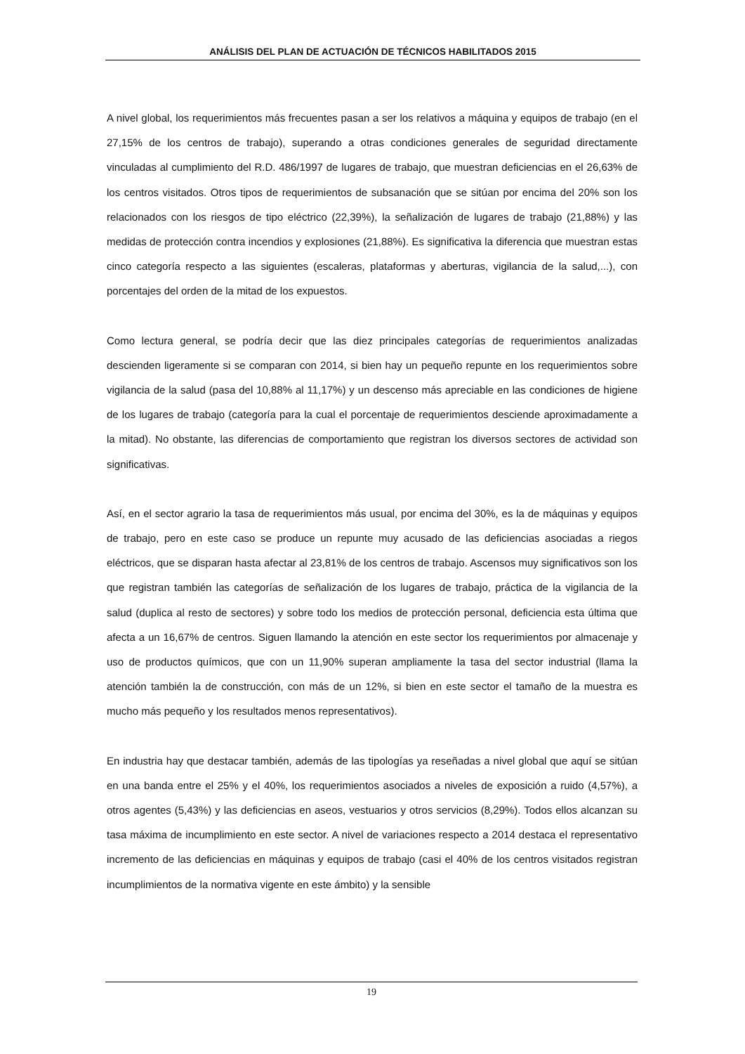ANÁLISIS DEL PLAN DE ACTUACIÓN DE TÉCNICOS HABILITADOS 2015
A nivel global, los requerimientos más frecuentes pasan a ser los relativos a máquina y equipos de trabajo (en el 27,15% de los centros de trabajo), superando a otras condiciones generales de seguridad directamente vinculadas al cumplimiento del R.D. 486/1997 de lugares de trabajo, que muestran deficiencias en el 26,63% de los centros visitados. Otros tipos de requerimientos de subsanación que se sitúan por encima del 20% son los relacionados con los riesgos de tipo eléctrico (22,39%), la señalización de lugares de trabajo (21,88%) y las medidas de protección contra incendios y explosiones (21,88%). Es significativa la diferencia que muestran estas cinco categoría respecto a las siguientes (escaleras, plataformas y aberturas, vigilancia de la salud,...), con porcentajes del orden de la mitad de los expuestos.
Como lectura general, se podría decir que las diez principales categorías de requerimientos analizadas descienden ligeramente si se comparan con 2014, si bien hay un pequeño repunte en los requerimientos sobre vigilancia de la salud (pasa del 10,88% al 11,17%) y un descenso más apreciable en las condiciones de higiene de los lugares de trabajo (categoría para la cual el porcentaje de requerimientos desciende aproximadamente a la mitad). No obstante, las diferencias de comportamiento que registran los diversos sectores de actividad son significativas.
Así, en el sector agrario la tasa de requerimientos más usual, por encima del 30%, es la de máquinas y equipos de trabajo, pero en este caso se produce un repunte muy acusado de las deficiencias asociadas a riegos eléctricos, que se disparan hasta afectar al 23,81% de los centros de trabajo. Ascensos muy significativos son los que registran también las categorías de señalización de los lugares de trabajo, práctica de la vigilancia de la salud (duplica al resto de sectores) y sobre todo los medios de protección personal, deficiencia esta última que afecta a un 16,67% de centros. Siguen llamando la atención en este sector los requerimientos por almacenaje y uso de productos químicos, que con un 11,90% superan ampliamente la tasa del sector industrial (llama la atención también la de construcción, con más de un 12%, si bien en este sector el tamaño de la muestra es mucho más pequeño y los resultados menos representativos).
En industria hay que destacar también, además de las tipologías ya reseñadas a nivel global que aquí se sitúan en una banda entre el 25% y el 40%, los requerimientos asociados a niveles de exposición a ruido (4,57%), a otros agentes (5,43%) y las deficiencias en aseos, vestuarios y otros servicios (8,29%). Todos ellos alcanzan su tasa máxima de incumplimiento en este sector. A nivel de variaciones respecto a 2014 destaca el representativo incremento de las deficiencias en máquinas y equipos de trabajo (casi el 40% de los centros visitados registran incumplimientos de la normativa vigente en este ámbito) y la sensible
19